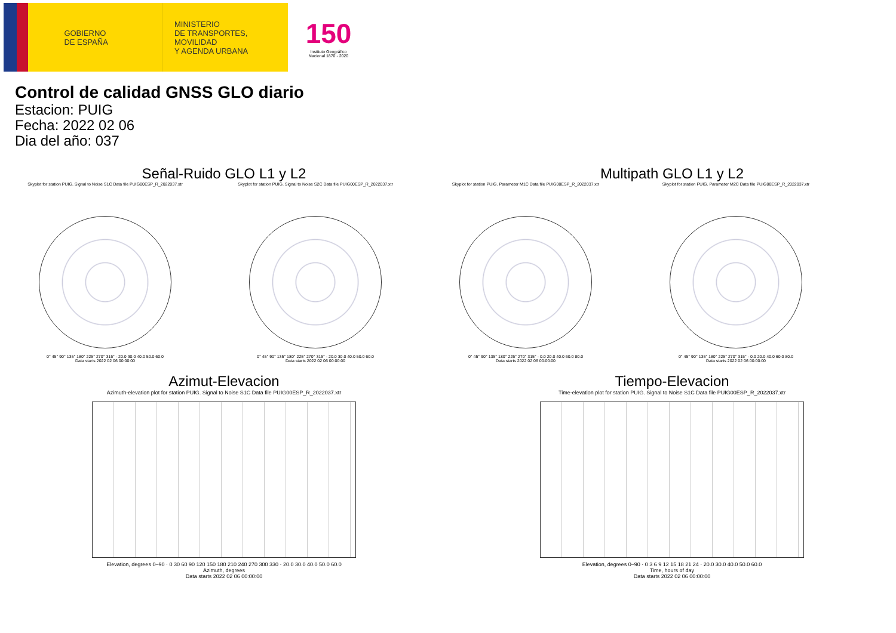GOBIERNO
DE ESPAÑA
MINISTERIO
DE TRANSPORTES, MOVILIDAD
Y AGENDA URBANA
150
Instituto Geográfico
Nacional 1870 - 2020
Control de calidad GNSS GLO diario
Estacion: PUIG
Fecha: 2022 02 06
Dia del año: 037
Señal-Ruido GLO L1 y L2 Multipath GLO L1 y L2
Skyplot for station PUIG. Signal to Noise S1C Data file PUIG00ESP_R_2022037.xtr
0° 45° 90° 135° 180° 225° 270° 315° · 20.0 30.0 40.0 50.0 60.0
Data starts 2022 02 06 00:00:00
Skyplot for station PUIG. Signal to Noise S2C Data file PUIG00ESP_R_2022037.xtr
0° 45° 90° 135° 180° 225° 270° 315° · 20.0 30.0 40.0 50.0 60.0
Data starts 2022 02 06 00:00:00
Skyplot for station PUIG. Parameter M1C Data file PUIG00ESP_R_2022037.xtr
0° 45° 90° 135° 180° 225° 270° 315° · 0.0 20.0 40.0 60.0 80.0
Data starts 2022 02 06 00:00:00
Skyplot for station PUIG. Parameter M2C Data file PUIG00ESP_R_2022037.xtr
0° 45° 90° 135° 180° 225° 270° 315° · 0.0 20.0 40.0 60.0 80.0
Data starts 2022 02 06 00:00:00
Azimut-Elevacion Tiempo-Elevacion
Azimuth-elevation plot for station PUIG. Signal to Noise S1C Data file PUIG00ESP_R_2022037.xtr
Elevation, degrees 0–90 · 0 30 60 90 120 150 180 210 240 270 300 330 · 20.0 30.0 40.0 50.0 60.0
Azimuth, degrees
Data starts 2022 02 06 00:00:00
Time-elevation plot for station PUIG. Signal to Noise S1C Data file PUIG00ESP_R_2022037.xtr
Elevation, degrees 0–90 · 0 3 6 9 12 15 18 21 24 · 20.0 30.0 40.0 50.0 60.0
Time, hours of day
Data starts 2022 02 06 00:00:00